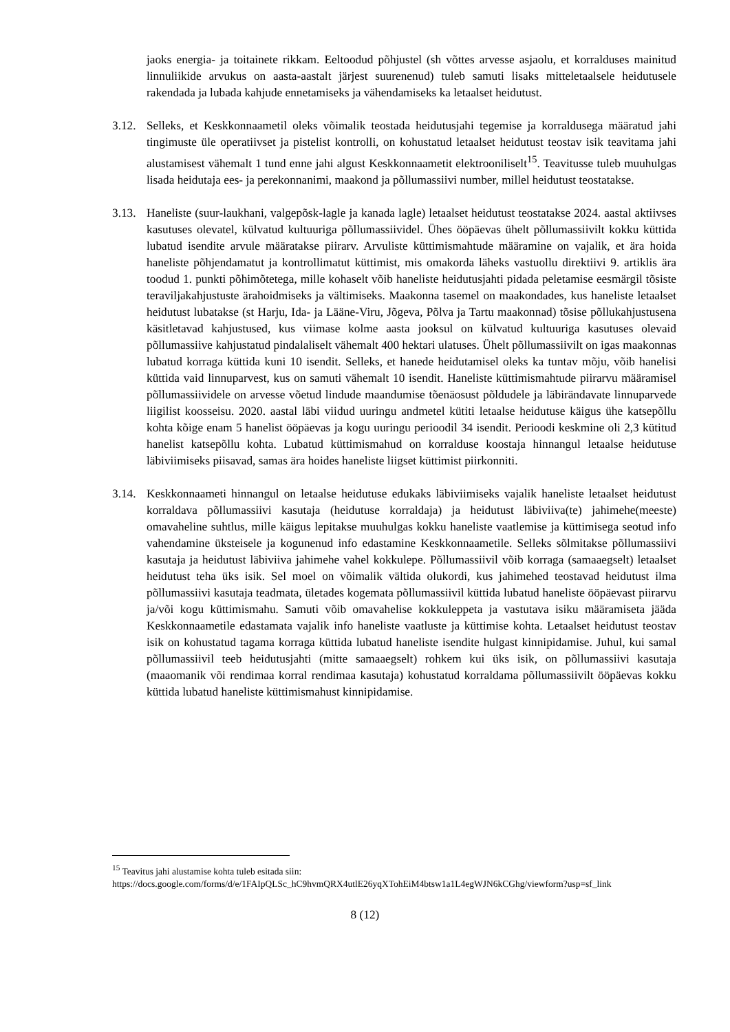jaoks energia- ja toitainete rikkam. Eeltoodud põhjustel (sh võttes arvesse asjaolu, et korralduses mainitud linnuliikide arvukus on aasta-aastalt järjest suurenenud) tuleb samuti lisaks mitteletaalsele heidutusele rakendada ja lubada kahjude ennetamiseks ja vähendamiseks ka letaalset heidutust.
3.12. Selleks, et Keskkonnaametil oleks võimalik teostada heidutusjahi tegemise ja korraldusega määratud jahi tingimuste üle operatiivset ja pistelist kontrolli, on kohustatud letaalset heidutust teostav isik teavitama jahi alustamisest vähemalt 1 tund enne jahi algust Keskkonnaametit elektrooniliselt<sup>15</sup>. Teavitusse tuleb muuhulgas lisada heidutaja ees- ja perekonnanimi, maakond ja põllumassiivi number, millel heidutust teostatakse.
3.13. Haneliste (suur-laukhani, valgepõsk-lagle ja kanada lagle) letaalset heidutust teostatakse 2024. aastal aktiivses kasutuses olevatel, külvatud kultuuriga põllumassiividel. Ühes ööpäevas ühelt põllumassiivilt kokku küttida lubatud isendite arvule määratakse piirarv. Arvuliste küttimismahtude määramine on vajalik, et ära hoida haneliste põhjendamatut ja kontrollimatut küttimist, mis omakorda läheks vastuollu direktiivi 9. artiklis ära toodud 1. punkti põhimõtetega, mille kohaselt võib haneliste heidutusjahti pidada peletamise eesmärgil tõsiste teraviljakahjustuste ärahoidmiseks ja vältimiseks. Maakonna tasemel on maakondades, kus haneliste letaalset heidutust lubatakse (st Harju, Ida- ja Lääne-Viru, Jõgeva, Põlva ja Tartu maakonnad) tõsise põllukahjustusena käsitletavad kahjustused, kus viimase kolme aasta jooksul on külvatud kultuuriga kasutuses olevaid põllumassiive kahjustatud pindalaliselt vähemalt 400 hektari ulatuses. Ühelt põllumassiivilt on igas maakonnas lubatud korraga küttida kuni 10 isendit. Selleks, et hanede heidutamisel oleks ka tuntav mõju, võib hanelisi küttida vaid linnuparvest, kus on samuti vähemalt 10 isendit. Haneliste küttimismahtude piirarvu määramisel põllumassiividele on arvesse võetud lindude maandumise tõenäosust põldudele ja läbirändavate linnuparvede liigilist koosseisu. 2020. aastal läbi viidud uuringu andmetel kütiti letaalse heidutuse käigus ühe katsepõllu kohta kõige enam 5 hanelist ööpäevas ja kogu uuringu perioodil 34 isendit. Perioodi keskmine oli 2,3 kütitud hanelist katsepõllu kohta. Lubatud küttimismahud on korralduse koostaja hinnangul letaalse heidutuse läbiviimiseks piisavad, samas ära hoides haneliste liigset küttimist piirkonniti.
3.14. Keskkonnaameti hinnangul on letaalse heidutuse edukaks läbiviimiseks vajalik haneliste letaalset heidutust korraldava põllumassiivi kasutaja (heidutuse korraldaja) ja heidutust läbiviiva(te) jahimehe(meeste) omavaheline suhtlus, mille käigus lepitakse muuhulgas kokku haneliste vaatlemise ja küttimisega seotud info vahendamine üksteisele ja kogunenud info edastamine Keskkonnaametile. Selleks sõlmitakse põllumassiivi kasutaja ja heidutust läbiviiva jahimehe vahel kokkulepe. Põllumassiivil võib korraga (samaaegselt) letaalset heidutust teha üks isik. Sel moel on võimalik vältida olukordi, kus jahimehed teostavad heidutust ilma põllumassiivi kasutaja teadmata, ületades kogemata põllumassiivil küttida lubatud haneliste ööpäevast piirarvu ja/või kogu küttimismahu. Samuti võib omavahelise kokkuleppeta ja vastutava isiku määramiseta jääda Keskkonnaametile edastamata vajalik info haneliste vaatluste ja küttimise kohta. Letaalset heidutust teostav isik on kohustatud tagama korraga küttida lubatud haneliste isendite hulgast kinnipidamise. Juhul, kui samal põllumassiivil teeb heidutusjahti (mitte samaaegselt) rohkem kui üks isik, on põllumassiivi kasutaja (maaomanik või rendimaa korral rendimaa kasutaja) kohustatud korraldama põllumassiivilt ööpäevas kokku küttida lubatud haneliste küttimismahust kinnipidamise.
<sup>15</sup> Teavitus jahi alustamise kohta tuleb esitada siin:
https://docs.google.com/forms/d/e/1FAIpQLSc_hC9hvmQRX4utlE26yqXTohEiM4btsw1a1L4egWJN6kCGhg/viewform?usp=sf_link
8 (12)